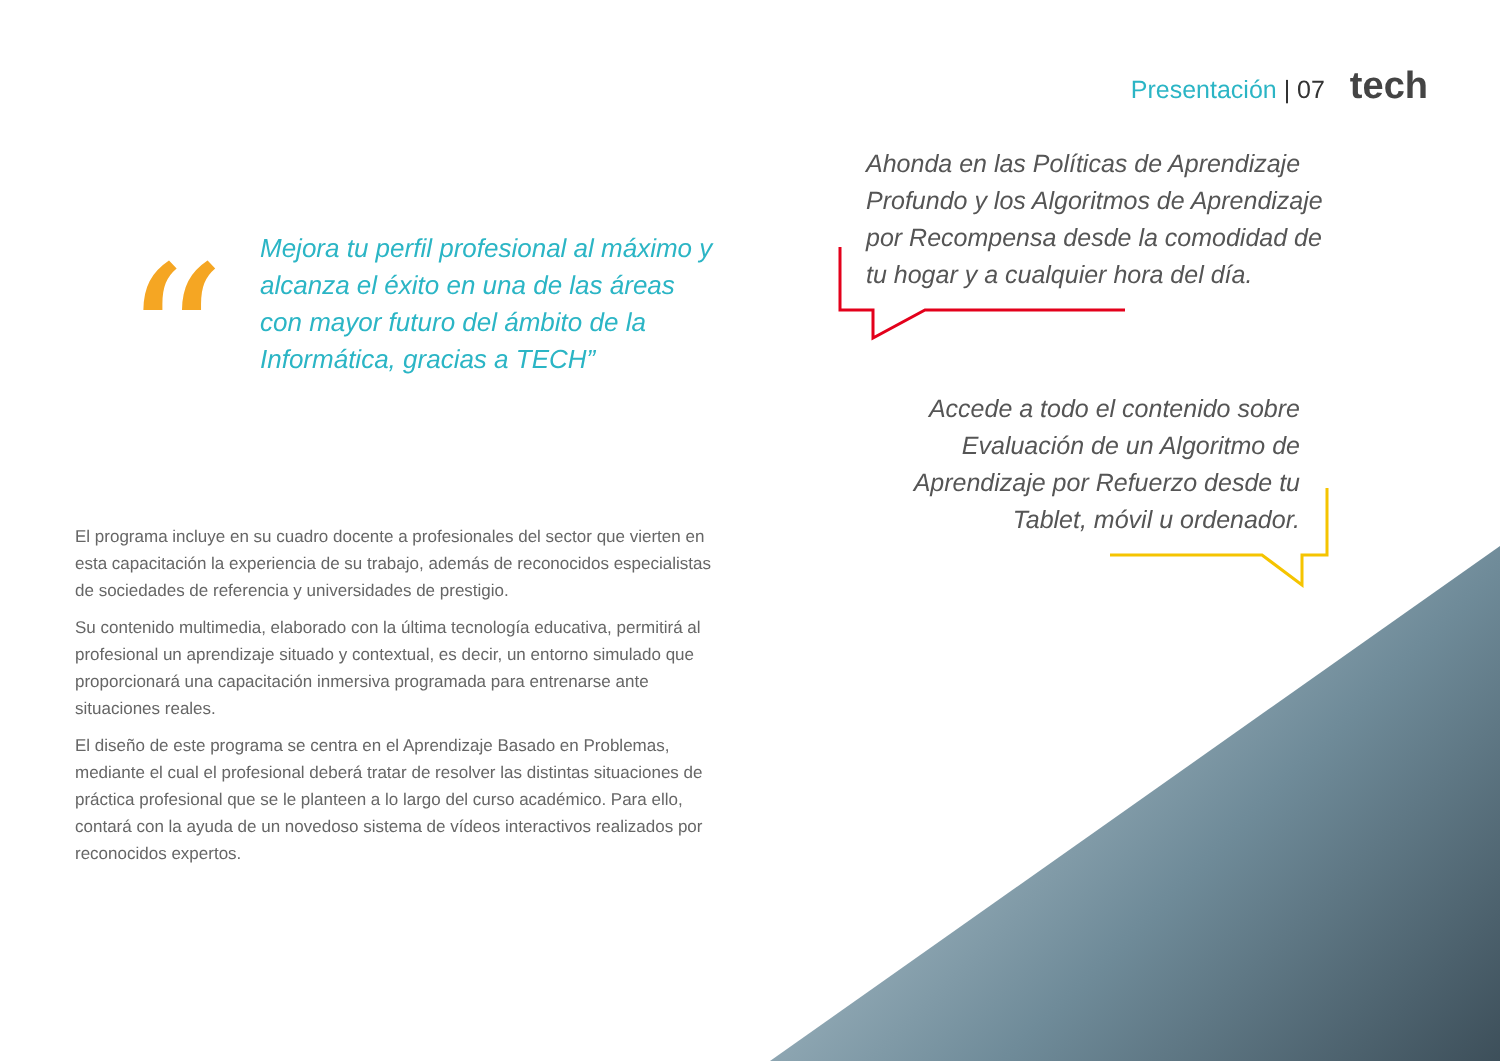Presentación | 07 tech
“
Mejora tu perfil profesional al máximo y alcanza el éxito en una de las áreas con mayor futuro del ámbito de la Informática, gracias a TECH”
El programa incluye en su cuadro docente a profesionales del sector que vierten en esta capacitación la experiencia de su trabajo, además de reconocidos especialistas de sociedades de referencia y universidades de prestigio.
Su contenido multimedia, elaborado con la última tecnología educativa, permitirá al profesional un aprendizaje situado y contextual, es decir, un entorno simulado que proporcionará una capacitación inmersiva programada para entrenarse ante situaciones reales.
El diseño de este programa se centra en el Aprendizaje Basado en Problemas, mediante el cual el profesional deberá tratar de resolver las distintas situaciones de práctica profesional que se le planteen a lo largo del curso académico. Para ello, contará con la ayuda de un novedoso sistema de vídeos interactivos realizados por reconocidos expertos.
Ahonda en las Políticas de Aprendizaje Profundo y los Algoritmos de Aprendizaje por Recompensa desde la comodidad de tu hogar y a cualquier hora del día.
Accede a todo el contenido sobre Evaluación de un Algoritmo de Aprendizaje por Refuerzo desde tu Tablet, móvil u ordenador.